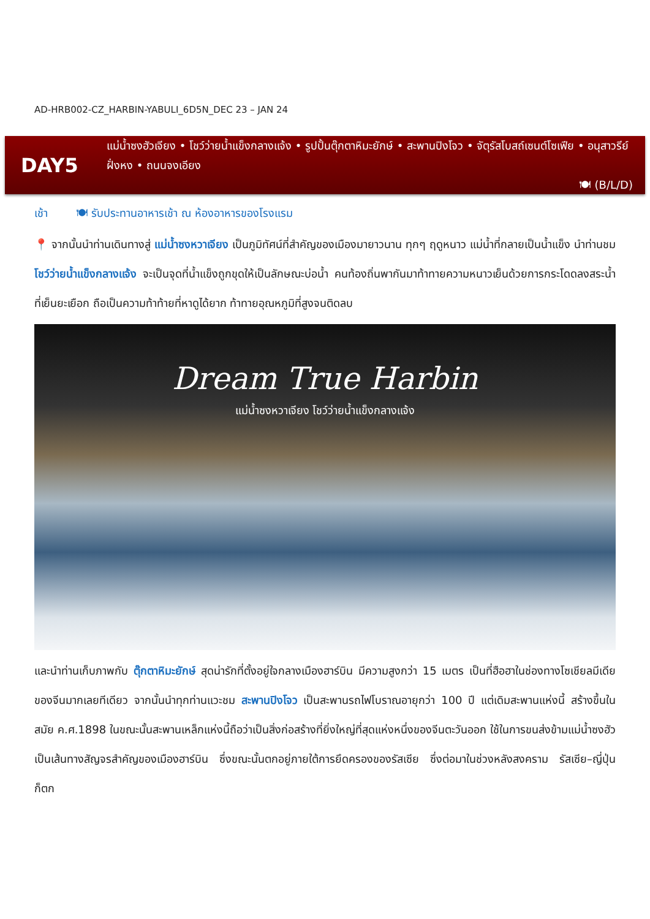AD-HRB002-CZ_HARBIN-YABULI_6D5N_DEC 23 – JAN 24
DAY5
แม่น้ำซงฮัวเจียง • โชว์ว่ายน้ำแข็งกลางแจ้ง • รูปปั้นตุ๊กตาหิมะยักษ์ • สะพานปิงโจว • จัตุรัสโบสถ์เซนต์โซเฟีย • อนุสาวรีย์ฝั่งหง • ถนนจงเอียง
🍽 (B/L/D)
เช้า 🍽 รับประทานอาหารเช้า ณ ห้องอาหารของโรงแรม
📍 จากนั้นนำท่านเดินทางสู่ แม่น้ำซงหวาเจียง เป็นภูมิทัศน์ที่สำคัญของเมืองมายาวนาน ทุกๆ ฤดูหนาว แม่น้ำที่กลายเป็นน้ำแข็ง นำท่านชม โชว์ว่ายน้ำแข็งกลางแจ้ง จะเป็นจุดที่น้ำแข็งถูกขุดให้เป็นลักษณะบ่อน้ำ คนท้องถิ่นพากันมาท้าทายความหนาวเย็นด้วยการกระโดดลงสระน้ำที่เย็นยะเยือก ถือเป็นความท้าท้ายที่หาดูได้ยาก ท้าทายอุณหภูมิที่สูงจนติดลบ
Dream True Harbin
แม่น้ำซงหวาเจียง โชว์ว่ายน้ำแข็งกลางแจ้ง
และนำท่านเก็บภาพกับ ตุ๊กตาหิมะยักษ์ สุดน่ารักที่ตั้งอยู่ใจกลางเมืองฮาร์บิน มีความสูงกว่า 15 เมตร เป็นที่ฮือฮาในช่องทางโซเชียลมีเดียของจีนมากเลยทีเดียว จากนั้นนำทุกท่านแวะชม สะพานปิงโจว เป็นสะพานรถไฟโบราณอายุกว่า 100 ปี แต่เดิมสะพานแห่งนี้ สร้างขึ้นในสมัย ค.ศ.1898 ในขณะนั้นสะพานเหล็กแห่งนี้ถือว่าเป็นสิ่งก่อสร้างที่ยิ่งใหญ่ที่สุดแห่งหนึ่งของจีนตะวันออก ใช้ในการขนส่งข้ามแม่น้ำซงฮัว เป็นเส้นทางสัญจรสำคัญของเมืองฮาร์บิน ซึ่งขณะนั้นตกอยู่ภายใต้การยึดครองของรัสเซีย ซึ่งต่อมาในช่วงหลังสงคราม รัสเซีย–ญี่ปุ่น ก็ตก